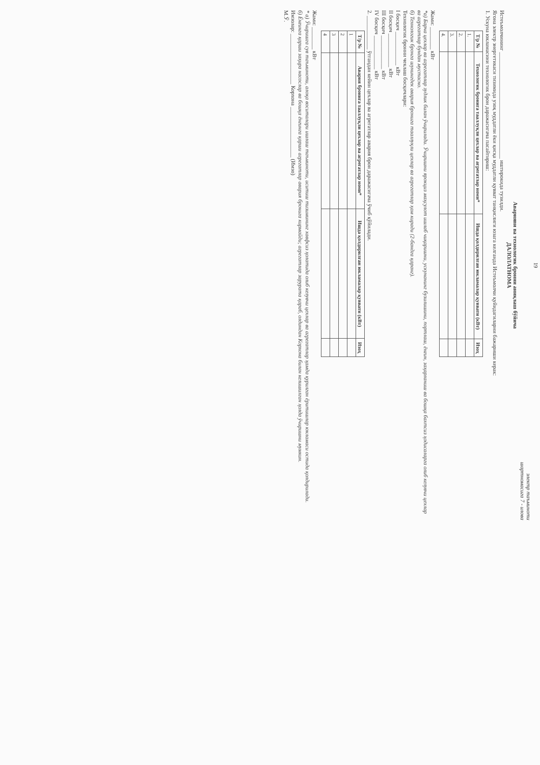19
электр таъминоти
шартномасига 7 - илова
Аварияви ва технологик бронни аниқлаш бўйича
ДАЛОЛАТНОМА
Истеъмолчининг ______________________________________ иштирокида тузилди.
Ягона электр энергетикаси тизимида узоқ муддатли ёки қисқа муддатли қувват танқислиги юзага келганда Истеъмолчи қуйидагиларни бажариши керак:
1. Ускуна юкламасини технологик брон даражасигача пасайтириш:
| Т/р № | Технологик бронига тааллуқли цехлар ва агрегатлар номи* | Ишда қолдирилган юкламалар қуввати (кВт) | Изоҳ |
| --- | --- | --- | --- |
| 1. | | | |
| 2. | | | |
| 3. | | | |
| 4. | | | |
Жами: ________ кВт
*а) Барча цехлар ва агрегатлар зудлик билан ўчирилади. Ўчиришни ярокциз маҳсулот ишлаб чиқаришни, ускунанинг бузилишини, портлаш, ёнғин, заҳарланиш ва бошқа бахтсиз ҳодисаларга олиб келувчи цехлар ва агрегатлар бундан мустасно.
б) Технологик бронга шунингдек авария бронига тааллуқли цехлар ва агрегатлар ҳам киради (2-бандга қаранг).
Технологик бронни чеклаш босқичлари:
I босқич ____________ кВт
II босқич ____________ кВт
III босқич ____________ кВт
IV босқич ____________ кВт
2. ____________ ўтгандан кейин цехлар ва агрегатлар авария брон даражасигача ўчиб қўйилади.
| Т/р № | Авария бронига тааллуқли цехлар ва агрегатлар номи* | Ишда қолдирилган юкламалар қуввати (кВт) | Изоҳ |
| --- | --- | --- | --- |
| 1 | | | |
| 2 | | | |
| 3 | | | |
| 4 | | | |
Жами: ________ кВт
* а) Ўчиришга сув таъминоти, алоқа воситалари ишлаш таъминоти, иситиш тизимининг хавфсиз ҳолатида олиб келувчи цехлар ва агрегатлар ҳамда қурилган ёритишлар юкламаси остида қолдирилади.
б) Ёнғинга қарши заҳира насослар ва бошқа ёнғинга қарши агрегатлар авария бронига кирмайди; агрегатлар зарурата қараб, олдиндан Корхона билан келишилган ҳолда ўчиришни мумкин.
Имзолар: __________________ Корхона __________________ (Имзо)
М.Ў.